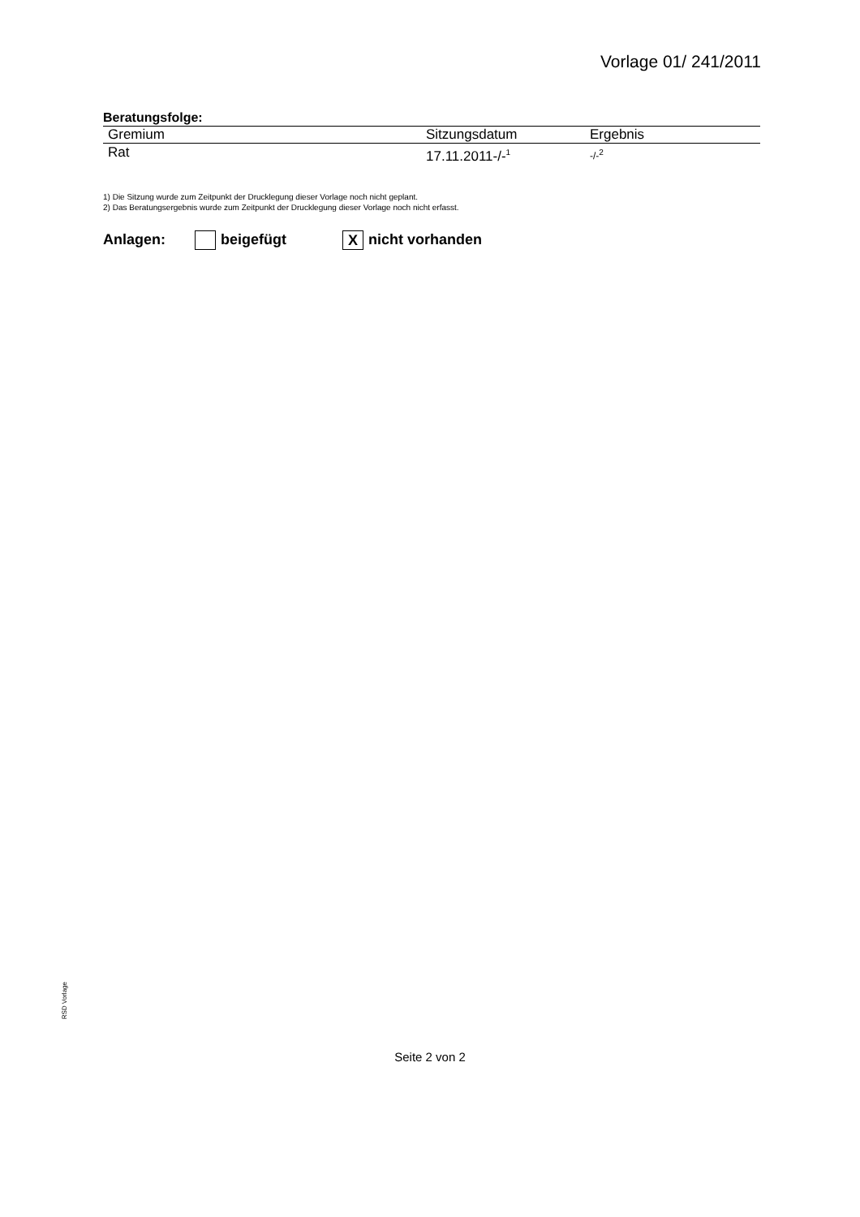Vorlage 01/ 241/2011
Beratungsfolge:
| Gremium | Sitzungsdatum | Ergebnis |
| --- | --- | --- |
| Rat | 17.11.2011-/-<sup>1</sup> | -/-<sup>2</sup> |
1) Die Sitzung wurde zum Zeitpunkt der Drucklegung dieser Vorlage noch nicht geplant.
2) Das Beratungsergebnis wurde zum Zeitpunkt der Drucklegung dieser Vorlage noch nicht erfasst.
Anlagen: beigefügt X nicht vorhanden
RSD Vorlage
Seite 2 von 2